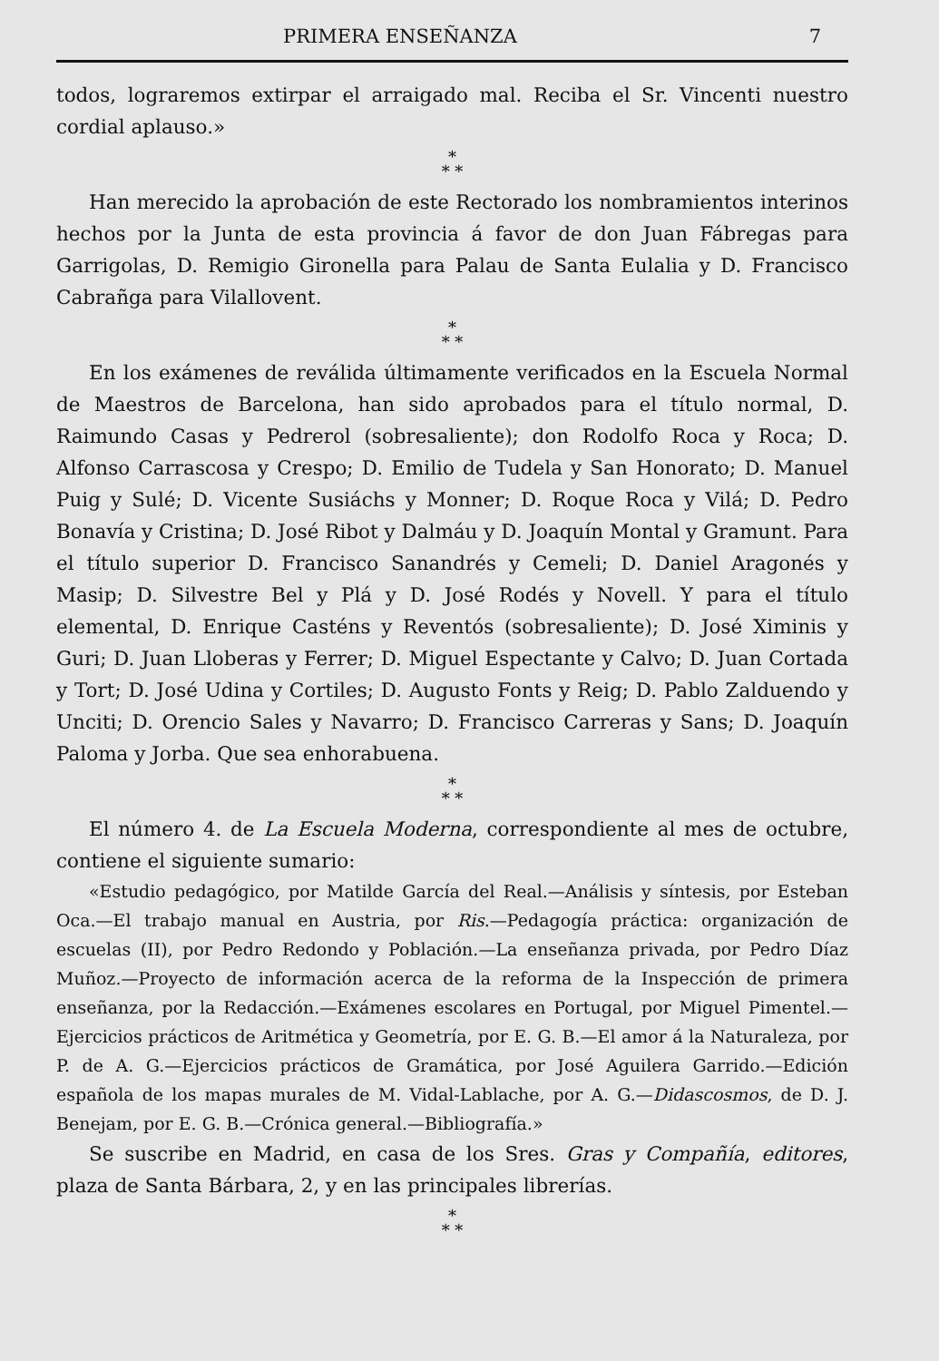PRIMERA ENSEÑANZA 7
todos, lograremos extirpar el arraigado mal. Reciba el Sr. Vincenti nuestro cordial aplauso.»
*
* *
Han merecido la aprobación de este Rectorado los nombramientos interinos hechos por la Junta de esta provincia á favor de don Juan Fábregas para Garrigolas, D. Remigio Gironella para Palau de Santa Eulalia y D. Francisco Cabrañga para Vilallovent.
*
* *
En los exámenes de reválida últimamente verificados en la Escuela Normal de Maestros de Barcelona, han sido aprobados para el título normal, D. Raimundo Casas y Pedrerol (sobresaliente); don Rodolfo Roca y Roca; D. Alfonso Carrascosa y Crespo; D. Emilio de Tudela y San Honorato; D. Manuel Puig y Sulé; D. Vicente Susiáchs y Monner; D. Roque Roca y Vilá; D. Pedro Bonavía y Cristina; D. José Ribot y Dalmáu y D. Joaquín Montal y Gramunt. Para el título superior D. Francisco Sanandrés y Cemeli; D. Daniel Aragonés y Masip; D. Silvestre Bel y Plá y D. José Rodés y Novell. Y para el título elemental, D. Enrique Casténs y Reventós (sobresaliente); D. José Ximinis y Guri; D. Juan Lloberas y Ferrer; D. Miguel Espectante y Calvo; D. Juan Cortada y Tort; D. José Udina y Cortiles; D. Augusto Fonts y Reig; D. Pablo Zalduendo y Unciti; D. Orencio Sales y Navarro; D. Francisco Carreras y Sans; D. Joaquín Paloma y Jorba. Que sea enhorabuena.
*
* *
El número 4. de La Escuela Moderna, correspondiente al mes de octubre, contiene el siguiente sumario:
«Estudio pedagógico, por Matilde García del Real.—Análisis y síntesis, por Esteban Oca.—El trabajo manual en Austria, por Ris.—Pedagogía práctica: organización de escuelas (II), por Pedro Redondo y Población.—La enseñanza privada, por Pedro Díaz Muñoz.—Proyecto de información acerca de la reforma de la Inspección de primera enseñanza, por la Redacción.—Exámenes escolares en Portugal, por Miguel Pimentel.—Ejercicios prácticos de Aritmética y Geometría, por E. G. B.—El amor á la Naturaleza, por P. de A. G.—Ejercicios prácticos de Gramática, por José Aguilera Garrido.—Edición española de los mapas murales de M. Vidal-Lablache, por A. G.—Didascosmos, de D. J. Benejam, por E. G. B.—Crónica general.—Bibliografía.»
Se suscribe en Madrid, en casa de los Sres. Gras y Compañía, editores, plaza de Santa Bárbara, 2, y en las principales librerías.
*
* *